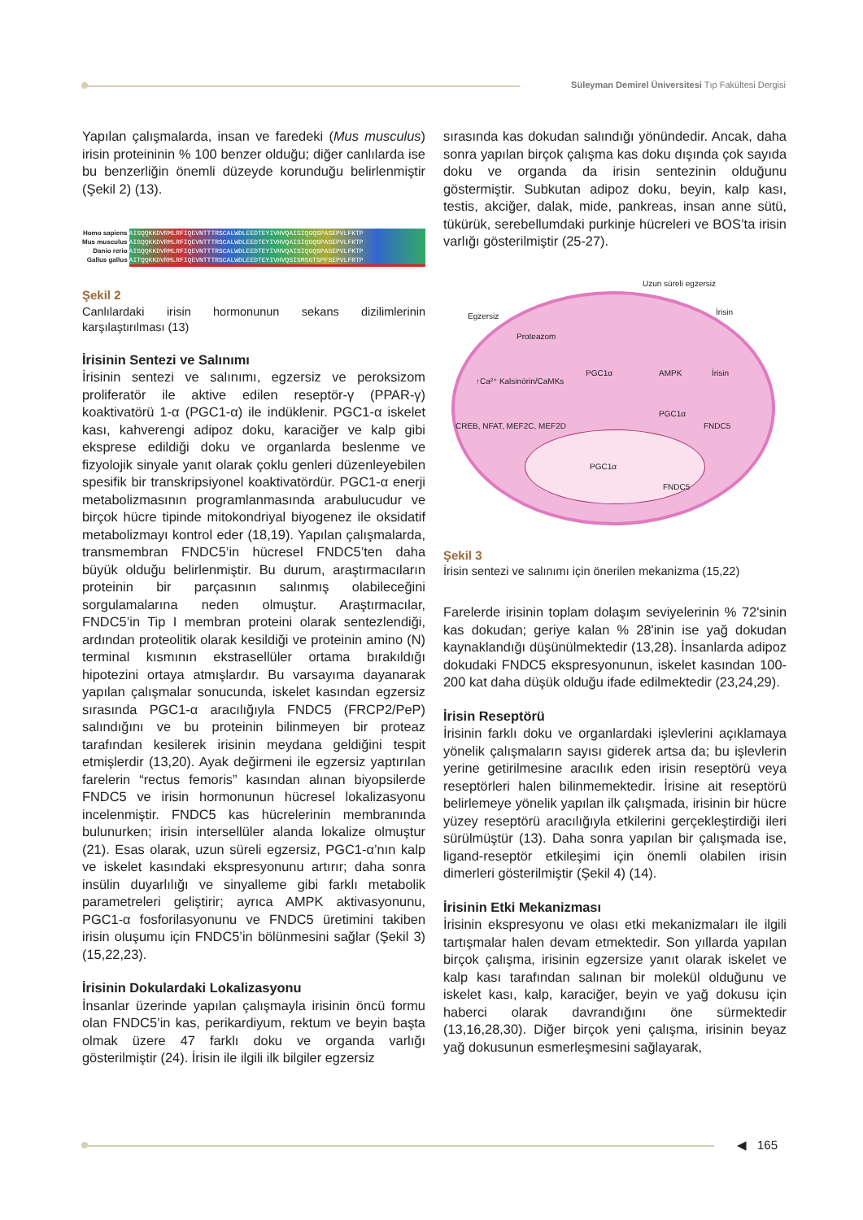Süleyman Demirel Üniversitesi Tıp Fakültesi Dergisi
Yapılan çalışmalarda, insan ve faredeki (Mus musculus) irisin proteininin % 100 benzer olduğu; diğer canlılarda ise bu benzerliğin önemli düzeyde korunduğu belirlenmiştir (Şekil 2) (13).
Homo sapiens
Mus musculus
Danio rerio
Gallus gallus
AISQQKKDVRMLRFIQEVNTTTRSCALWDLEEDTEYIVHVQAISIQGQSPASEPVLFKTP
AISQQKKDVRMLRFIQEVNTTTRSCALWDLEEDTEYIVHVQAISIQGQSPASEPVLFKTP
AISQQKKDVRMLRFIQEVNTTTRSCALWDLEEDTEYIVHVQAISIQGQSPASEPVLFKTP
AITQQKKDVRMLRFIQEVNTTTRSCALWDLEEDTEYIVHVQSISMSGTSPFSEPVLFRTP
Şekil 2
Canlılardaki irisin hormonunun sekans dizilimlerinin karşılaştırılması (13)
İrisinin Sentezi ve Salınımı
İrisinin sentezi ve salınımı, egzersiz ve peroksizom proliferatör ile aktive edilen reseptör-γ (PPAR-γ) koaktivatörü 1-α (PGC1-α) ile indüklenir. PGC1-α iskelet kası, kahverengi adipoz doku, karaciğer ve kalp gibi eksprese edildiği doku ve organlarda beslenme ve fizyolojik sinyale yanıt olarak çoklu genleri düzenleyebilen spesifik bir transkripsiyonel koaktivatördür. PGC1-α enerji metabolizmasının programlanmasında arabulucudur ve birçok hücre tipinde mitokondriyal biyogenez ile oksidatif metabolizmayı kontrol eder (18,19). Yapılan çalışmalarda, transmembran FNDC5’in hücresel FNDC5’ten daha büyük olduğu belirlenmiştir. Bu durum, araştırmacıların proteinin bir parçasının salınmış olabileceğini sorgulamalarına neden olmuştur. Araştırmacılar, FNDC5’in Tip I membran proteini olarak sentezlendiği, ardından proteolitik olarak kesildiği ve proteinin amino (N) terminal kısmının ekstrasellüler ortama bırakıldığı hipotezini ortaya atmışlardır. Bu varsayıma dayanarak yapılan çalışmalar sonucunda, iskelet kasından egzersiz sırasında PGC1-α aracılığıyla FNDC5 (FRCP2/PeP) salındığını ve bu proteinin bilinmeyen bir proteaz tarafından kesilerek irisinin meydana geldiğini tespit etmişlerdir (13,20). Ayak değirmeni ile egzersiz yaptırılan farelerin “rectus femoris” kasından alınan biyopsilerde FNDC5 ve irisin hormonunun hücresel lokalizasyonu incelenmiştir. FNDC5 kas hücrelerinin membranında bulunurken; irisin intersellüler alanda lokalize olmuştur (21). Esas olarak, uzun süreli egzersiz, PGC1-α’nın kalp ve iskelet kasındaki ekspresyonunu artırır; daha sonra insülin duyarlılığı ve sinyalleme gibi farklı metabolik parametreleri geliştirir; ayrıca AMPK aktivasyonunu, PGC1-α fosforilasyonunu ve FNDC5 üretimini takiben irisin oluşumu için FNDC5’in bölünmesini sağlar (Şekil 3) (15,22,23).
İrisinin Dokulardaki Lokalizasyonu
İnsanlar üzerinde yapılan çalışmayla irisinin öncü formu olan FNDC5’in kas, perikardiyum, rektum ve beyin başta olmak üzere 47 farklı doku ve organda varlığı gösterilmiştir (24). İrisin ile ilgili ilk bilgiler egzersiz
sırasında kas dokudan salındığı yönündedir. Ancak, daha sonra yapılan birçok çalışma kas doku dışında çok sayıda doku ve organda da irisin sentezinin olduğunu göstermiştir. Subkutan adipoz doku, beyin, kalp kası, testis, akciğer, dalak, mide, pankreas, insan anne sütü, tükürük, serebellumdaki purkinje hücreleri ve BOS’ta irisin varlığı gösterilmiştir (25-27).
Uzun süreli egzersiz
Egzersiz İrisin
Proteazom
↑Ca²⁺ Kalsinörin/CaMKs
CREB, NFAT, MEF2C, MEF2D
PGC1α AMPK İrisin
PGC1α
FNDC5
PGC1α
FNDC5
Şekil 3
İrisin sentezi ve salınımı için önerilen mekanizma (15,22)
Farelerde irisinin toplam dolaşım seviyelerinin % 72'sinin kas dokudan; geriye kalan % 28'inin ise yağ dokudan kaynaklandığı düşünülmektedir (13,28). İnsanlarda adipoz dokudaki FNDC5 ekspresyonunun, iskelet kasından 100-200 kat daha düşük olduğu ifade edilmektedir (23,24,29).
İrisin Reseptörü
İrisinin farklı doku ve organlardaki işlevlerini açıklamaya yönelik çalışmaların sayısı giderek artsa da; bu işlevlerin yerine getirilmesine aracılık eden irisin reseptörü veya reseptörleri halen bilinmemektedir. İrisine ait reseptörü belirlemeye yönelik yapılan ilk çalışmada, irisinin bir hücre yüzey reseptörü aracılığıyla etkilerini gerçekleştirdiği ileri sürülmüştür (13). Daha sonra yapılan bir çalışmada ise, ligand-reseptör etkileşimi için önemli olabilen irisin dimerleri gösterilmiştir (Şekil 4) (14).
İrisinin Etki Mekanizması
İrisinin ekspresyonu ve olası etki mekanizmaları ile ilgili tartışmalar halen devam etmektedir. Son yıllarda yapılan birçok çalışma, irisinin egzersize yanıt olarak iskelet ve kalp kası tarafından salınan bir molekül olduğunu ve iskelet kası, kalp, karaciğer, beyin ve yağ dokusu için haberci olarak davrandığını öne sürmektedir (13,16,28,30). Diğer birçok yeni çalışma, irisinin beyaz yağ dokusunun esmerleşmesini sağlayarak,
◀ 165